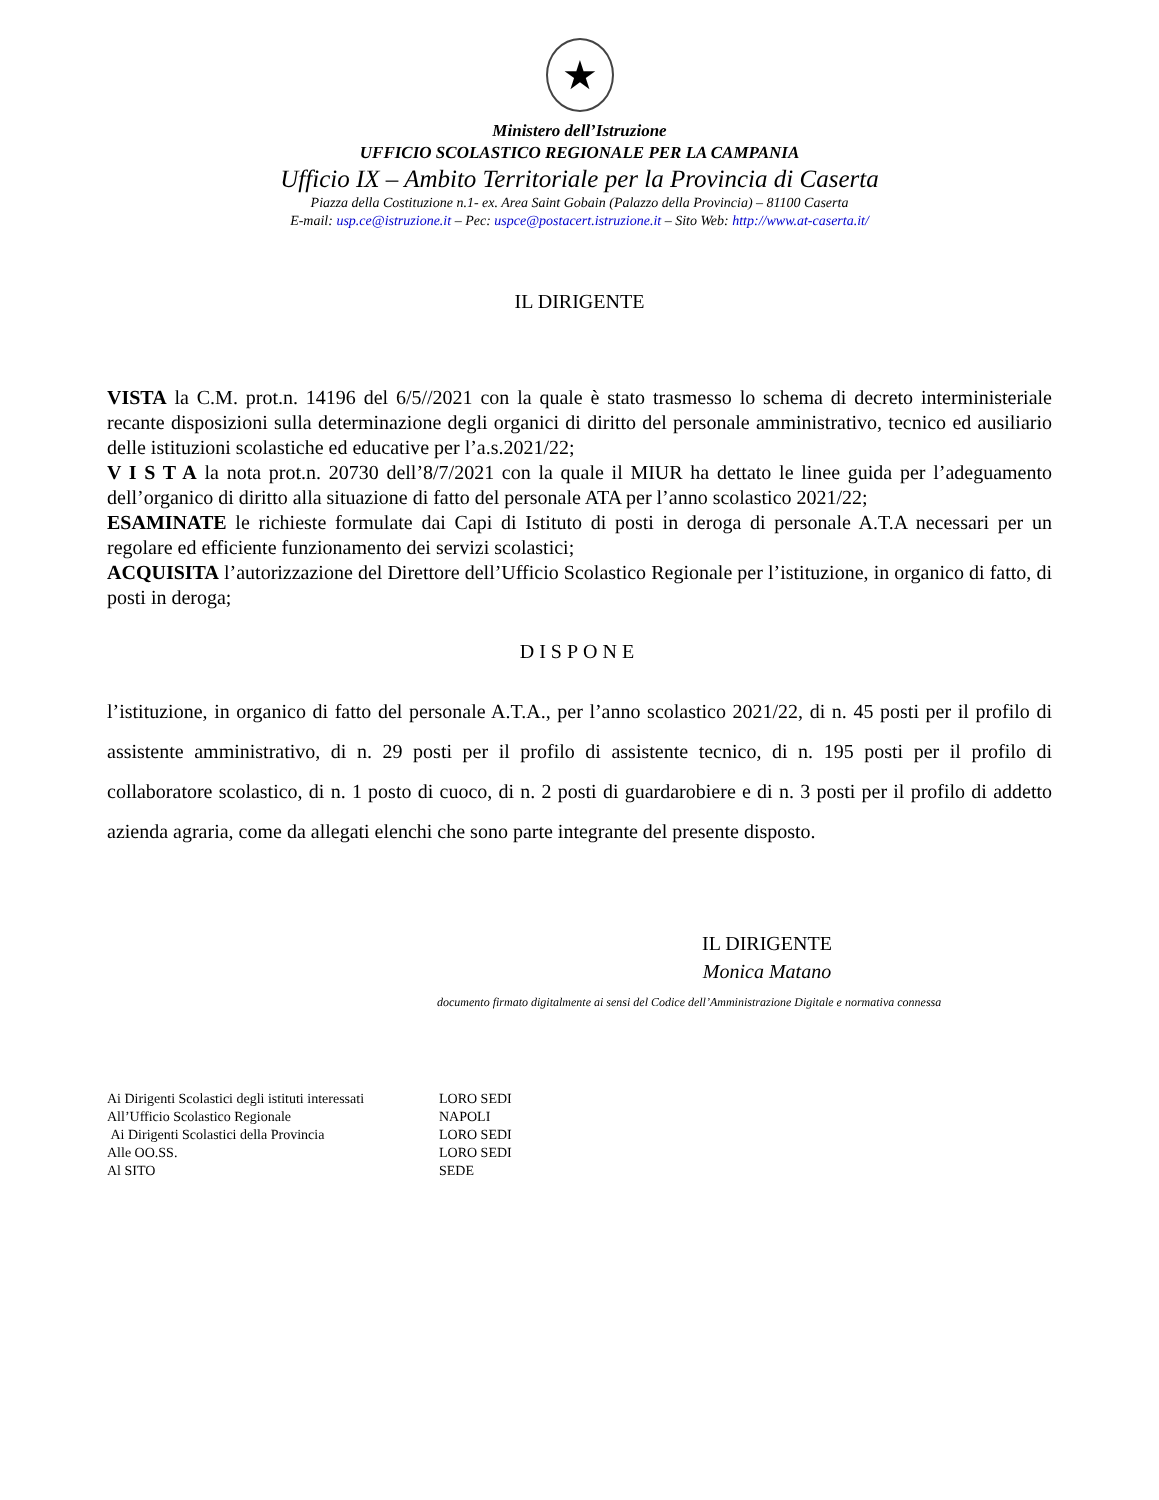★
Ministero dell’Istruzione
UFFICIO SCOLASTICO REGIONALE PER LA CAMPANIA
Ufficio IX – Ambito Territoriale per la Provincia di Caserta
Piazza della Costituzione n.1- ex. Area Saint Gobain (Palazzo della Provincia) – 81100 Caserta
E-mail: usp.ce@istruzione.it – Pec: uspce@postacert.istruzione.it – Sito Web: http://www.at-caserta.it/
IL DIRIGENTE
VISTA la C.M. prot.n. 14196 del 6/5//2021 con la quale è stato trasmesso lo schema di decreto interministeriale recante disposizioni sulla determinazione degli organici di diritto del personale amministrativo, tecnico ed ausiliario delle istituzioni scolastiche ed educative per l’a.s.2021/22;
V I S T A la nota prot.n. 20730 dell’8/7/2021 con la quale il MIUR ha dettato le linee guida per l’adeguamento dell’organico di diritto alla situazione di fatto del personale ATA per l’anno scolastico 2021/22;
ESAMINATE le richieste formulate dai Capi di Istituto di posti in deroga di personale A.T.A necessari per un regolare ed efficiente funzionamento dei servizi scolastici;
ACQUISITA l’autorizzazione del Direttore dell’Ufficio Scolastico Regionale per l’istituzione, in organico di fatto, di posti in deroga;
DISPONE
l’istituzione, in organico di fatto del personale A.T.A., per l’anno scolastico 2021/22, di n. 45 posti per il profilo di assistente amministrativo, di n. 29 posti per il profilo di assistente tecnico, di n. 195 posti per il profilo di collaboratore scolastico, di n. 1 posto di cuoco, di n. 2 posti di guardarobiere e di n. 3 posti per il profilo di addetto azienda agraria, come da allegati elenchi che sono parte integrante del presente disposto.
IL DIRIGENTE
Monica Matano
documento firmato digitalmente ai sensi del Codice dell’Amministrazione Digitale e normativa connessa
| Ai Dirigenti Scolastici degli istituti interessati | LORO SEDI |
| All’Ufficio Scolastico Regionale | NAPOLI |
| Ai Dirigenti Scolastici della Provincia | LORO SEDI |
| Alle OO.SS. | LORO SEDI |
| Al SITO | SEDE |